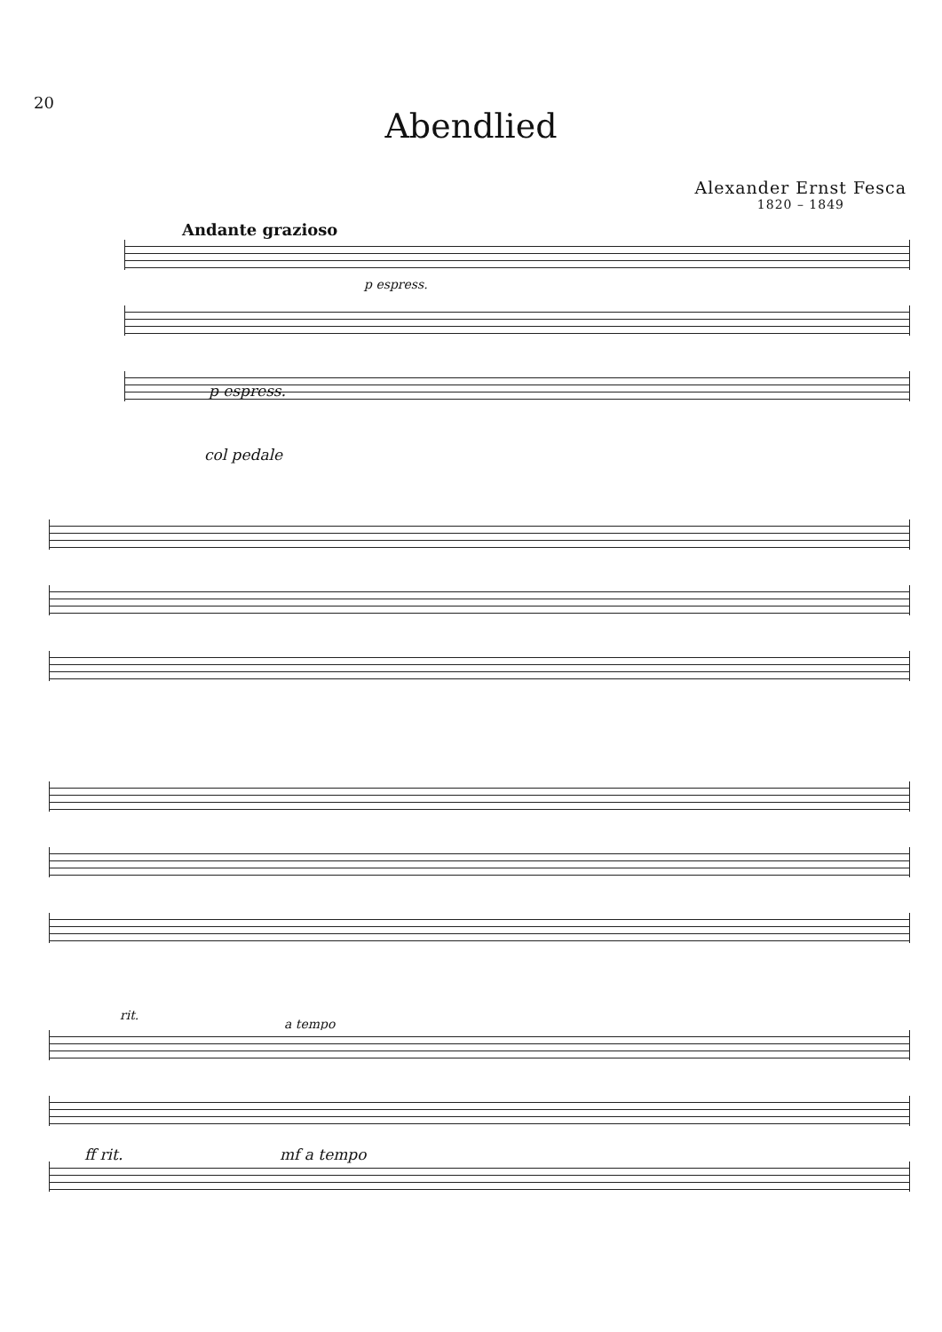20
Abendlied
Alexander Ernst Fesca
1820 – 1849
Andante grazioso
p espress.
p espress.
col pedale
rit.
a tempo
ff rit. mf a tempo